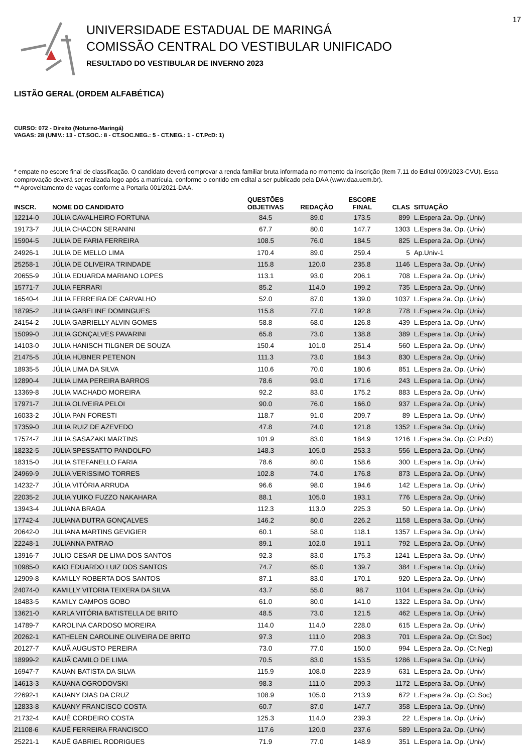17
UNIVERSIDADE ESTADUAL DE MARINGÁ
COMISSÃO CENTRAL DO VESTIBULAR UNIFICADO
RESULTADO DO VESTIBULAR DE INVERNO 2023
LISTÃO GERAL (ORDEM ALFABÉTICA)
CURSO: 072 - Direito (Noturno-Maringá)
VAGAS: 28 (UNIV.: 13 - CT.SOC.: 8 - CT.SOC.NEG.: 5 - CT.NEG.: 1 - CT.PcD: 1)
* empate no escore final de classificação. O candidato deverá comprovar a renda familiar bruta informada no momento da inscrição (item 7.11 do Edital 009/2023-CVU). Essa comprovação deverá ser realizada logo após a matrícula, conforme o contido em edital a ser publicado pela DAA (www.daa.uem.br).
** Aproveitamento de vagas conforme a Portaria 001/2021-DAA.
| INSCR. | NOME DO CANDIDATO | QUESTÕES OBJETIVAS | REDAÇÃO | ESCORE FINAL | CLAS | SITUAÇÃO |
| --- | --- | --- | --- | --- | --- | --- |
| 12214-0 | JÚLIA CAVALHEIRO FORTUNA | 84.5 | 89.0 | 173.5 | 899 | L.Espera 2a. Op. (Univ) |
| 19173-7 | JULIA CHACON SERANINI | 67.7 | 80.0 | 147.7 | 1303 | L.Espera 3a. Op. (Univ) |
| 15904-5 | JULIA DE FARIA FERREIRA | 108.5 | 76.0 | 184.5 | 825 | L.Espera 2a. Op. (Univ) |
| 24926-1 | JULIA DE MELLO LIMA | 170.4 | 89.0 | 259.4 | 5 | Ap.Univ-1 |
| 25258-1 | JÚLIA DE OLIVEIRA TRINDADE | 115.8 | 120.0 | 235.8 | 1146 | L.Espera 3a. Op. (Univ) |
| 20655-9 | JÚLIA EDUARDA MARIANO LOPES | 113.1 | 93.0 | 206.1 | 708 | L.Espera 2a. Op. (Univ) |
| 15771-7 | JULIA FERRARI | 85.2 | 114.0 | 199.2 | 735 | L.Espera 2a. Op. (Univ) |
| 16540-4 | JULIA FERREIRA DE CARVALHO | 52.0 | 87.0 | 139.0 | 1037 | L.Espera 2a. Op. (Univ) |
| 18795-2 | JULIA GABELINE DOMINGUES | 115.8 | 77.0 | 192.8 | 778 | L.Espera 2a. Op. (Univ) |
| 24154-2 | JULIA GABRIELLY ALVIN GOMES | 58.8 | 68.0 | 126.8 | 439 | L.Espera 1a. Op. (Univ) |
| 15099-0 | JULIA GONÇALVES PAVARINI | 65.8 | 73.0 | 138.8 | 389 | L.Espera 1a. Op. (Univ) |
| 14103-0 | JULIA HANISCH TILGNER DE SOUZA | 150.4 | 101.0 | 251.4 | 560 | L.Espera 2a. Op. (Univ) |
| 21475-5 | JÚLIA HÜBNER PETENON | 111.3 | 73.0 | 184.3 | 830 | L.Espera 2a. Op. (Univ) |
| 18935-5 | JÚLIA LIMA DA SILVA | 110.6 | 70.0 | 180.6 | 851 | L.Espera 2a. Op. (Univ) |
| 12890-4 | JULIA LIMA PEREIRA BARROS | 78.6 | 93.0 | 171.6 | 243 | L.Espera 1a. Op. (Univ) |
| 13369-8 | JULIA MACHADO MOREIRA | 92.2 | 83.0 | 175.2 | 883 | L.Espera 2a. Op. (Univ) |
| 17971-7 | JULIA OLIVEIRA PELOI | 90.0 | 76.0 | 166.0 | 937 | L.Espera 2a. Op. (Univ) |
| 16033-2 | JÚLIA PAN FORESTI | 118.7 | 91.0 | 209.7 | 89 | L.Espera 1a. Op. (Univ) |
| 17359-0 | JULIA RUIZ DE AZEVEDO | 47.8 | 74.0 | 121.8 | 1352 | L.Espera 3a. Op. (Univ) |
| 17574-7 | JULIA SASAZAKI MARTINS | 101.9 | 83.0 | 184.9 | 1216 | L.Espera 3a. Op. (Ct.PcD) |
| 18232-5 | JÚLIA SPESSATTO PANDOLFO | 148.3 | 105.0 | 253.3 | 556 | L.Espera 2a. Op. (Univ) |
| 18315-0 | JULIA STEFANELLO FARIA | 78.6 | 80.0 | 158.6 | 300 | L.Espera 1a. Op. (Univ) |
| 24969-9 | JULIA VERISSIMO TORRES | 102.8 | 74.0 | 176.8 | 873 | L.Espera 2a. Op. (Univ) |
| 14232-7 | JÚLIA VITÓRIA ARRUDA | 96.6 | 98.0 | 194.6 | 142 | L.Espera 1a. Op. (Univ) |
| 22035-2 | JULIA YUIKO FUZZO NAKAHARA | 88.1 | 105.0 | 193.1 | 776 | L.Espera 2a. Op. (Univ) |
| 13943-4 | JULIANA BRAGA | 112.3 | 113.0 | 225.3 | 50 | L.Espera 1a. Op. (Univ) |
| 17742-4 | JULIANA DUTRA GONÇALVES | 146.2 | 80.0 | 226.2 | 1158 | L.Espera 3a. Op. (Univ) |
| 20642-0 | JULIANA MARTINS GEVIGIER | 60.1 | 58.0 | 118.1 | 1357 | L.Espera 3a. Op. (Univ) |
| 22248-1 | JULIANNA PATRAO | 89.1 | 102.0 | 191.1 | 792 | L.Espera 2a. Op. (Univ) |
| 13916-7 | JULIO CESAR DE LIMA DOS SANTOS | 92.3 | 83.0 | 175.3 | 1241 | L.Espera 3a. Op. (Univ) |
| 10985-0 | KAIO EDUARDO LUIZ DOS SANTOS | 74.7 | 65.0 | 139.7 | 384 | L.Espera 1a. Op. (Univ) |
| 12909-8 | KAMILLY ROBERTA DOS SANTOS | 87.1 | 83.0 | 170.1 | 920 | L.Espera 2a. Op. (Univ) |
| 24074-0 | KAMILLY VITORIA TEIXERA DA SILVA | 43.7 | 55.0 | 98.7 | 1104 | L.Espera 2a. Op. (Univ) |
| 18483-5 | KAMILY CAMPOS GOBO | 61.0 | 80.0 | 141.0 | 1322 | L.Espera 3a. Op. (Univ) |
| 13621-0 | KARLA VITÓRIA BATISTELLA DE BRITO | 48.5 | 73.0 | 121.5 | 462 | L.Espera 1a. Op. (Univ) |
| 14789-7 | KAROLINA CARDOSO MOREIRA | 114.0 | 114.0 | 228.0 | 615 | L.Espera 2a. Op. (Univ) |
| 20262-1 | KATHELEN CAROLINE OLIVEIRA DE BRITO | 97.3 | 111.0 | 208.3 | 701 | L.Espera 2a. Op. (Ct.Soc) |
| 20127-7 | KAUÃ AUGUSTO PEREIRA | 73.0 | 77.0 | 150.0 | 994 | L.Espera 2a. Op. (Ct.Neg) |
| 18999-2 | KAUÃ CAMILO DE LIMA | 70.5 | 83.0 | 153.5 | 1286 | L.Espera 3a. Op. (Univ) |
| 16947-7 | KAUAN BATISTA DA SILVA | 115.9 | 108.0 | 223.9 | 631 | L.Espera 2a. Op. (Univ) |
| 14613-3 | KAUANA OGRODOVSKI | 98.3 | 111.0 | 209.3 | 1172 | L.Espera 3a. Op. (Univ) |
| 22692-1 | KAUANY DIAS DA CRUZ | 108.9 | 105.0 | 213.9 | 672 | L.Espera 2a. Op. (Ct.Soc) |
| 12833-8 | KAUANY FRANCISCO COSTA | 60.7 | 87.0 | 147.7 | 358 | L.Espera 1a. Op. (Univ) |
| 21732-4 | KAUÊ CORDEIRO COSTA | 125.3 | 114.0 | 239.3 | 22 | L.Espera 1a. Op. (Univ) |
| 21108-6 | KAUÊ FERREIRA FRANCISCO | 117.6 | 120.0 | 237.6 | 589 | L.Espera 2a. Op. (Univ) |
| 25221-1 | KAUÊ GABRIEL RODRIGUES | 71.9 | 77.0 | 148.9 | 351 | L.Espera 1a. Op. (Univ) |